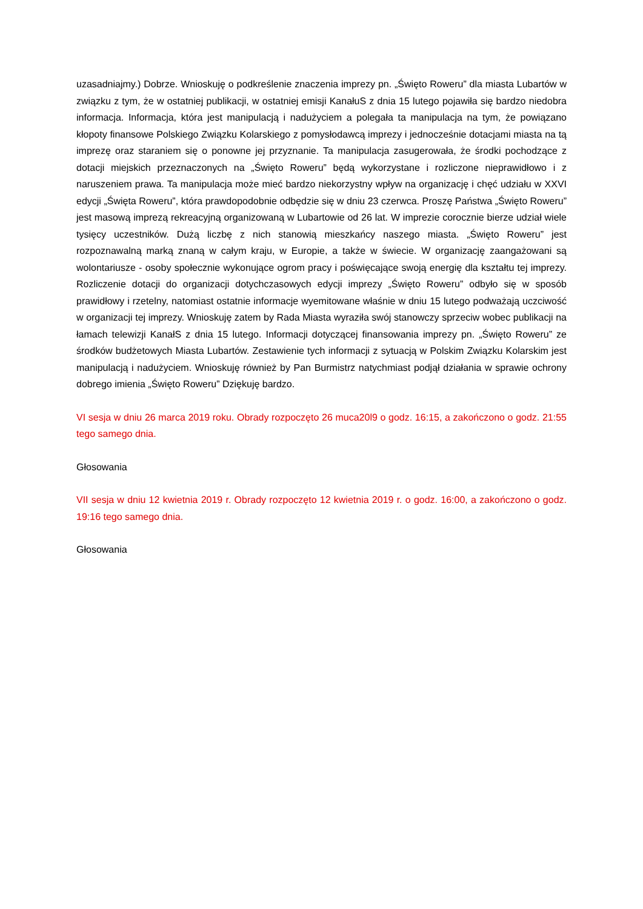uzasadniajmy.) Dobrze. Wnioskuję o podkreślenie znaczenia imprezy pn. „Święto Roweru” dla miasta Lubartów w związku z tym, że w ostatniej publikacji, w ostatniej emisji KanałuS z dnia 15 lutego pojawiła się bardzo niedobra informacja. Informacja, która jest manipulacją i nadużyciem a polegała ta manipulacja na tym, że powiązano kłopoty finansowe Polskiego Związku Kolarskiego z pomysłodawcą imprezy i jednocześnie dotacjami miasta na tą imprezę oraz staraniem się o ponowne jej przyznanie. Ta manipulacja zasugerowała, że środki pochodzące z dotacji miejskich przeznaczonych na „Święto Roweru” będą wykorzystane i rozliczone nieprawidłowo i z naruszeniem prawa. Ta manipulacja może mieć bardzo niekorzystny wpływ na organizację i chęć udziału w XXVI edycji „Święta Roweru”, która prawdopodobnie odbędzie się w dniu 23 czerwca. Proszę Państwa „Święto Roweru” jest masową imprezą rekreacyjną organizowaną w Lubartowie od 26 lat. W imprezie corocznie bierze udział wiele tysięcy uczestników. Dużą liczbę z nich stanowią mieszkańcy naszego miasta. „Święto Roweru” jest rozpoznawalną marką znaną w całym kraju, w Europie, a także w świecie. W organizację zaangażowani są wolontariusze - osoby społecznie wykonujące ogrom pracy i poświęcające swoją energię dla kształtu tej imprezy. Rozliczenie dotacji do organizacji dotychczasowych edycji imprezy „Święto Roweru” odbyło się w sposób prawidłowy i rzetelny, natomiast ostatnie informacje wyemitowane właśnie w dniu 15 lutego podważają uczciwość w organizacji tej imprezy. Wnioskuję zatem by Rada Miasta wyraziła swój stanowczy sprzeciw wobec publikacji na łamach telewizji KanałS z dnia 15 lutego. Informacji dotyczącej finansowania imprezy pn. „Święto Roweru” ze środków budżetowych Miasta Lubartów. Zestawienie tych informacji z sytuacją w Polskim Związku Kolarskim jest manipulacją i nadużyciem. Wnioskuję również by Pan Burmistrz natychmiast podjął działania w sprawie ochrony dobrego imienia „Święto Roweru” Dziękuję bardzo.
VI sesja w dniu 26 marca 2019 roku. Obrady rozpoczęto 26 muca20l9 o godz. 16:15, a zakończono o godz. 21:55 tego samego dnia.
Głosowania
VII sesja w dniu 12 kwietnia 2019 r. Obrady rozpoczęto 12 kwietnia 2019 r. o godz. 16:00, a zakończono o godz. 19:16 tego samego dnia.
Głosowania